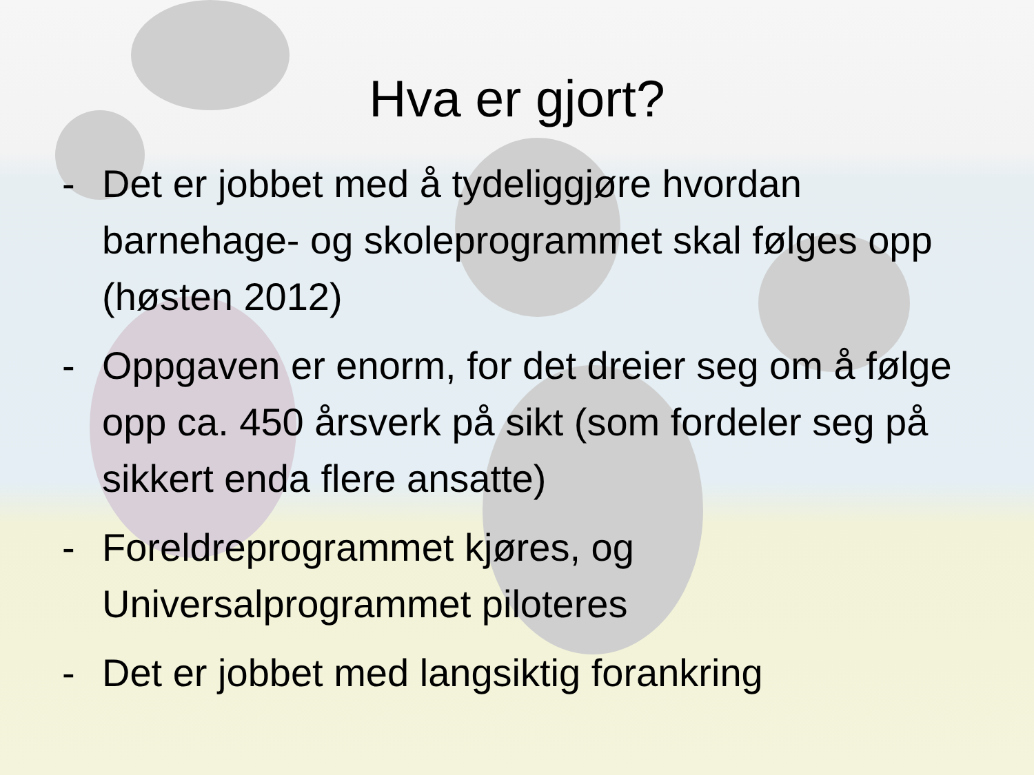Hva er gjort?
- Det er jobbet med å tydeliggjøre hvordan barnehage- og skoleprogrammet skal følges opp (høsten 2012)
- Oppgaven er enorm, for det dreier seg om å følge opp ca. 450 årsverk på sikt (som fordeler seg på sikkert enda flere ansatte)
- Foreldreprogrammet kjøres, og Universalprogrammet piloteres
- Det er jobbet med langsiktig forankring